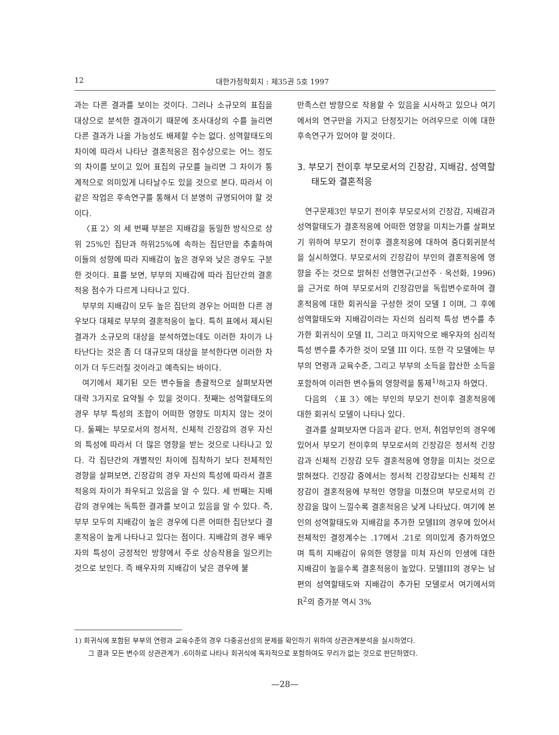12 대한가정학회지 : 제35권 5호 1997
과는 다른 결과를 보이는 것이다. 그러나 소규모의 표집을 대상으로 분석한 결과이기 때문에 조사대상의 수를 늘리면 다른 결과가 나올 가능성도 배제할 수는 없다. 성역할태도의 차이에 따라서 나타난 결혼적응은 점수상으로는 어느 정도의 차이를 보이고 있어 표집의 규모를 늘리면 그 차이가 통계적으로 의미있게 나타날수도 있을 것으로 본다. 따라서 이 같은 작업은 후속연구를 통해서 더 분명히 규명되어야 할 것이다.
〈표 2〉의 세 번째 부분은 지배감을 동일한 방식으로 상위 25%인 집단과 하위25%에 속하는 집단만을 추출하여 이들의 성향에 따라 지배감이 높은 경우와 낮은 경우도 구분한 것이다. 표를 보면, 부부의 지배감에 따라 집단간의 결혼적응 점수가 다르게 나타나고 있다.
부부의 지배감이 모두 높은 집단의 경우는 어떠한 다른 경우보다 대체로 부부의 결혼적응이 높다. 특히 표에서 제시된 결과가 소규모의 대상을 분석하였는데도 이러한 차이가 나타난다는 것은 좀 더 대규모의 대상을 분석한다면 이러한 차이가 더 두드러질 것이라고 예측되는 바이다.
여기에서 제기된 모든 변수들을 총괄적으로 살펴보자면 대략 3가지로 요약될 수 있을 것이다. 첫째는 성역할태도의 경우 부부 특성의 조합이 어떠한 영향도 미치지 않는 것이다. 둘째는 부모로서의 정서적, 신체적 긴장감의 경우 자신의 특성에 따라서 더 많은 영향을 받는 것으로 나타나고 있다. 각 집단간의 개별적인 차이에 집착하기 보다 전체적인 경향을 살펴보면, 긴장감의 경우 자신의 특성에 따라서 결혼적응의 차이가 좌우되고 있음을 알 수 있다. 세 번째는 지배감의 경우에는 독특한 결과를 보이고 있음을 알 수 있다. 즉, 부부 모두의 지배감이 높은 경우에 다른 어떠한 집단보다 결혼적응이 높게 나타나고 있다는 점이다. 지배감의 경우 배우자의 특성이 긍정적인 방향에서 주로 상승작용을 일으키는 것으로 보인다. 즉 배우자의 지배감이 낮은 경우에 불
만족스런 방향으로 작용할 수 있음을 시사하고 있으나 여기에서의 연구만을 가지고 단정짓기는 어려우므로 이에 대한 후속연구가 있어야 할 것이다.
3. 부모기 전이후 부모로서의 긴장감, 지배감, 성역할태도와 결혼적응
연구문제3인 부모기 전이후 부모로서의 긴장감, 지배감과 성역할태도가 결혼적응에 어떠한 영향을 미치는가를 살펴보기 위하여 부모기 전이후 결혼적응에 대하여 중다회귀분석을 실시하였다. 부모로서의 긴장감이 부인의 결혼적응에 영향을 주는 것으로 밝혀진 선행연구(고선주 · 옥선화, 1996)을 근거로 하여 부모로서의 긴장감만을 독립변수로하여 결혼적응에 대한 회귀식을 구성한 것이 모델 I 이며, 그 후에 성역할태도와 지배감이라는 자신의 심리적 특성 변수를 추가한 회귀식이 모델 II, 그리고 마지막으로 배우자의 심리적 특성 변수를 추가한 것이 모델 III 이다. 또한 각 모델에는 부부의 연령과 교육수준, 그리고 부부의 소득을 합산한 소득을 포함하여 이러한 변수들의 영향력을 통제<sup>1)</sup>하고자 하였다.
다음의 〈표 3〉에는 부인의 부모기 전이후 결혼적응에 대한 회귀식 모델이 나타나 있다.
결과를 살펴보자면 다음과 같다. 먼저, 취업부인의 경우에 있어서 부모기 전이후의 부모로서의 긴장감은 정서적 긴장감과 신체적 긴장감 모두 결혼적응에 영향을 미치는 것으로 밝혀졌다. 긴장감 중에서는 정서적 긴장감보다는 신체적 긴장감이 결혼적응에 부적인 영향을 미쳤으며 부모로서의 긴장감을 많이 느낄수록 결혼적응은 낮게 나타났다. 여기에 본인의 성역할태도와 지배감을 추가한 모델II의 경우에 있어서 전체적인 결정계수는 .17에서 .21로 의미있게 증가하였으며 특히 지배감이 유의한 영향을 미쳐 자신의 인생에 대한 지배감이 높을수록 결혼적응이 높았다. 모델III의 경우는 남편의 성역할태도와 지배감이 추가된 모델로서 여기에서의 R<sup>2</sup>의 증가분 역시 3%
1) 회귀식에 포함된 부부의 연령과 교육수준의 경우 다중공선성의 문제를 확인하기 위하여 상관관계분석을 실시하였다.
그 결과 모든 변수의 상관관계가 .6이하로 나타나 회귀식에 독자적으로 포함하여도 무리가 없는 것으로 판단하였다.
—28—